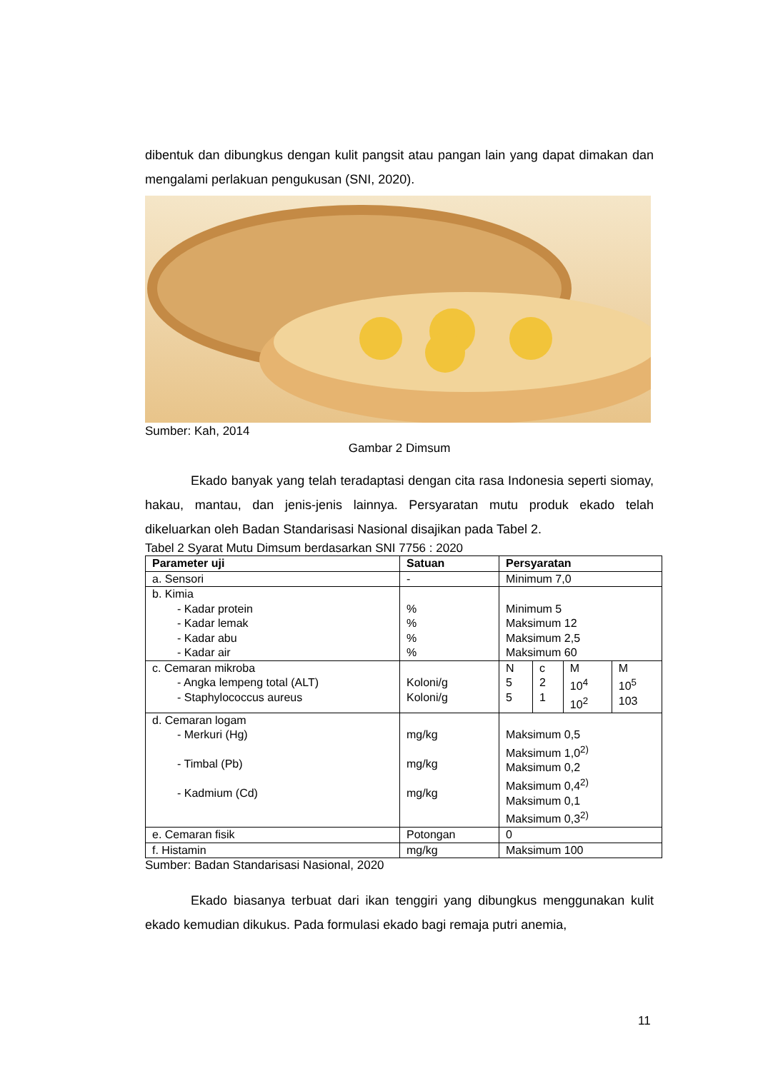dibentuk dan dibungkus dengan kulit pangsit atau pangan lain yang dapat dimakan dan mengalami perlakuan pengukusan (SNI, 2020).
Sumber: Kah, 2014
Gambar 2 Dimsum
Ekado banyak yang telah teradaptasi dengan cita rasa Indonesia seperti siomay, hakau, mantau, dan jenis-jenis lainnya. Persyaratan mutu produk ekado telah dikeluarkan oleh Badan Standarisasi Nasional disajikan pada Tabel 2.
Tabel 2 Syarat Mutu Dimsum berdasarkan SNI 7756 : 2020
| Parameter uji | Satuan | Persyaratan | | | |
| --- | --- | --- | --- | --- | --- |
| a. Sensori | - | Minimum 7,0 | | | |
| b. Kimia - Kadar protein - Kadar lemak - Kadar abu - Kadar air | % % % % | Minimum 5 Maksimum 12 Maksimum 2,5 Maksimum 60 | | | |
| c. Cemaran mikroba - Angka lempeng total (ALT) - Staphylococcus aureus | Koloni/g Koloni/g | N 5 5 | c 2 1 | M 10<sup>4</sup> 10<sup>2</sup> | M 10<sup>5</sup> 103 |
| d. Cemaran logam - Merkuri (Hg) - Timbal (Pb) - Kadmium (Cd) | mg/kg mg/kg mg/kg | Maksimum 0,5 Maksimum 1,0<sup>2)</sup> Maksimum 0,2 Maksimum 0,4<sup>2)</sup> Maksimum 0,1 Maksimum 0,3<sup>2)</sup> | | | |
| e. Cemaran fisik | Potongan | 0 | | | |
| f. Histamin | mg/kg | Maksimum 100 | | | |
Sumber: Badan Standarisasi Nasional, 2020
Ekado biasanya terbuat dari ikan tenggiri yang dibungkus menggunakan kulit ekado kemudian dikukus. Pada formulasi ekado bagi remaja putri anemia,
11